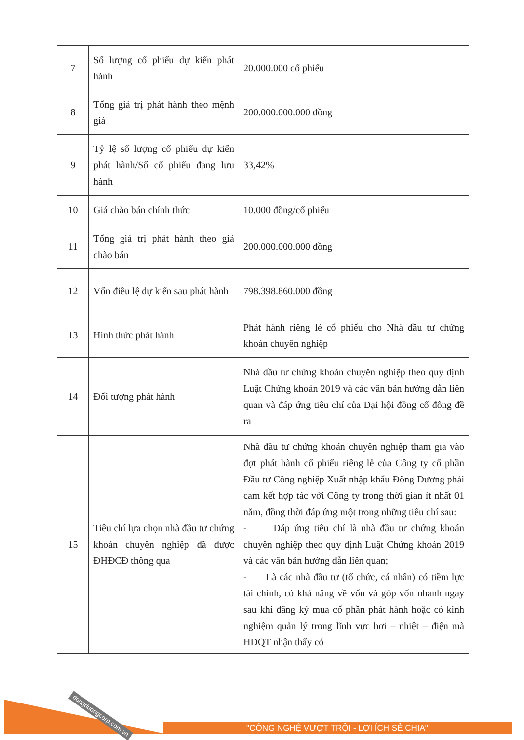| 7 | Số lượng cổ phiếu dự kiến phát hành | 20.000.000 cổ phiếu |
| 8 | Tổng giá trị phát hành theo mệnh giá | 200.000.000.000 đồng |
| 9 | Tỷ lệ số lượng cổ phiếu dự kiến phát hành/Số cổ phiếu đang lưu hành | 33,42% |
| 10 | Giá chào bán chính thức | 10.000 đồng/cổ phiếu |
| 11 | Tổng giá trị phát hành theo giá chào bán | 200.000.000.000 đồng |
| 12 | Vốn điều lệ dự kiến sau phát hành | 798.398.860.000 đồng |
| 13 | Hình thức phát hành | Phát hành riêng lẻ cổ phiếu cho Nhà đầu tư chứng khoán chuyên nghiệp |
| 14 | Đối tượng phát hành | Nhà đầu tư chứng khoán chuyên nghiệp theo quy định Luật Chứng khoán 2019 và các văn bản hướng dẫn liên quan và đáp ứng tiêu chí của Đại hội đồng cổ đông đề ra |
| 15 | Tiêu chí lựa chọn nhà đầu tư chứng khoán chuyên nghiệp đã được ĐHĐCĐ thông qua | Nhà đầu tư chứng khoán chuyên nghiệp tham gia vào đợt phát hành cổ phiếu riêng lẻ của Công ty cổ phần Đầu tư Công nghiệp Xuất nhập khẩu Đông Dương phải cam kết hợp tác với Công ty trong thời gian ít nhất 01 năm, đồng thời đáp ứng một trong những tiêu chí sau: - Đáp ứng tiêu chí là nhà đầu tư chứng khoán chuyên nghiệp theo quy định Luật Chứng khoán 2019 và các văn bản hướng dẫn liên quan; - Là các nhà đầu tư (tổ chức, cá nhân) có tiềm lực tài chính, có khả năng về vốn và góp vốn nhanh ngay sau khi đăng ký mua cổ phần phát hành hoặc có kinh nghiệm quản lý trong lĩnh vực hơi – nhiệt – điện mà HĐQT nhận thấy có |
dongduongcorp.com.vn
"CÔNG NGHỆ VƯỢT TRỘI - LỢI ÍCH SẺ CHIA"